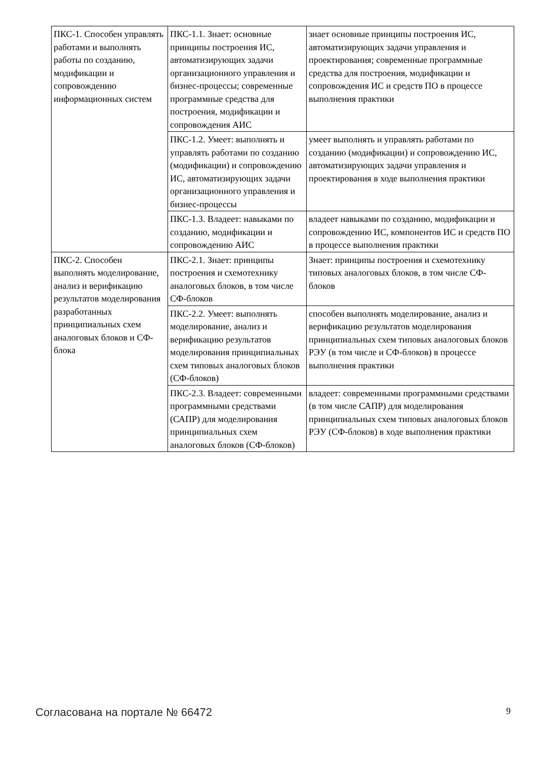| ПКС-1. Способен управлять работами и выполнять работы по созданию, модификации и сопровождению информационных систем | ПКС-1.1. Знает: основные принципы построения ИС, автоматизирующих задачи организационного управления и бизнес-процессы; современные программные средства для построения, модификации и сопровождения АИС | знает основные принципы построения ИС, автоматизирующих задачи управления и проектирования; современные программные средства для построения, модификации и сопровождения ИС и средств ПО в процессе выполнения практики |
| | ПКС-1.2. Умеет: выполнять и управлять работами по созданию (модификации) и сопровождению ИС, автоматизирующих задачи организационного управления и бизнес-процессы | умеет выполнять и управлять работами по созданию (модификации) и сопровождению ИС, автоматизирующих задачи управления и проектирования в ходе выполнения практики |
| | ПКС-1.3. Владеет: навыками по созданию, модификации и сопровождению АИС | владеет навыками по созданию, модификации и сопровождению ИС, компонентов ИС и средств ПО в процессе выполнения практики |
| ПКС-2. Способен выполнять моделирование, анализ и верификацию результатов моделирования разработанных принципиальных схем аналоговых блоков и СФ-блока | ПКС-2.1. Знает: принципы построения и схемотехнику аналоговых блоков, в том числе СФ-блоков | Знает: принципы построения и схемотехнику типовых аналоговых блоков, в том числе СФ-блоков |
| | ПКС-2.2. Умеет: выполнять моделирование, анализ и верификацию результатов моделирования принципиальных схем типовых аналоговых блоков (СФ-блоков) | способен выполнять моделирование, анализ и верификацию результатов моделирования принципиальных схем типовых аналоговых блоков РЭУ (в том числе и СФ-блоков) в процессе выполнения практики |
| | ПКС-2.3. Владеет: современными программными средствами (САПР) для моделирования принципиальных схем аналоговых блоков (СФ-блоков) | владеет: современными программными средствами (в том числе САПР) для моделирования принципиальных схем типовых аналоговых блоков РЭУ (СФ-блоков) в ходе выполнения практики |
Согласована на портале № 66472 9